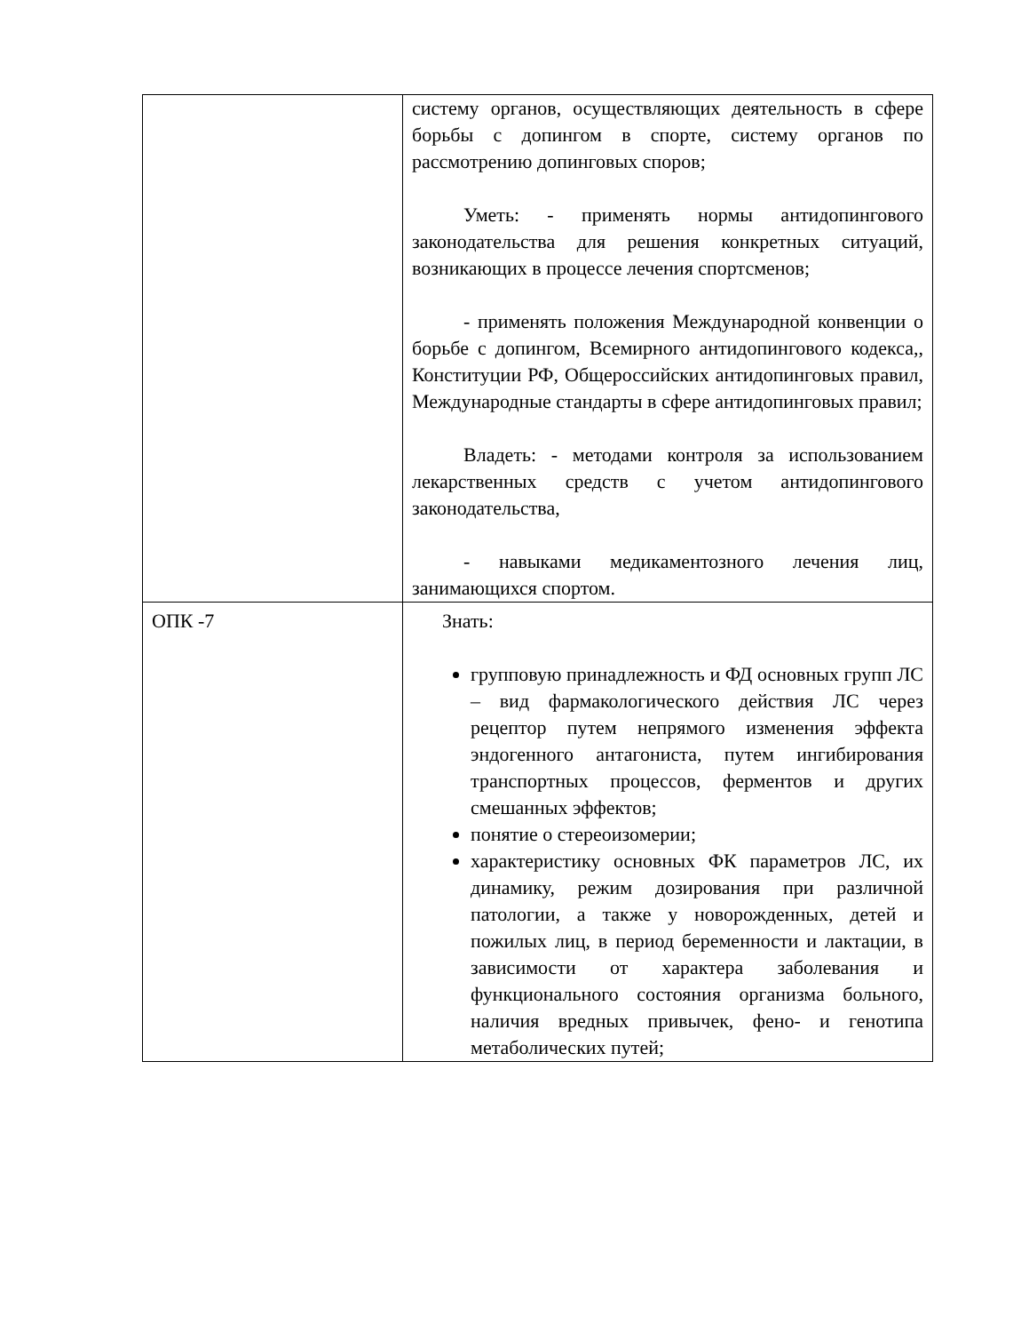| | систему органов, осуществляющих деятельность в сфере борьбы с допингом в спорте, систему органов по рассмотрению допинговых споров; Уметь: - применять нормы антидопингового законодательства для решения конкретных ситуаций, возникающих в процессе лечения спортсменов; - применять положения Международной конвенции о борьбе с допингом, Всемирного антидопингового кодекса,, Конституции РФ, Общероссийских антидопинговых правил, Международные стандарты в сфере антидопинговых правил; Владеть: - методами контроля за использованием лекарственных средств с учетом антидопингового законодательства, - навыками медикаментозного лечения лиц, занимающихся спортом. |
| ОПК -7 | Знать: групповую принадлежность и ФД основных групп ЛС – вид фармакологического действия ЛС через рецептор путем непрямого изменения эффекта эндогенного антагониста, путем ингибирования транспортных процессов, ферментов и других смешанных эффектов; понятие о стереоизомерии; характеристику основных ФК параметров ЛС, их динамику, режим дозирования при различной патологии, а также у новорожденных, детей и пожилых лиц, в период беременности и лактации, в зависимости от характера заболевания и функционального состояния организма больного, наличия вредных привычек, фено- и генотипа метаболических путей; |